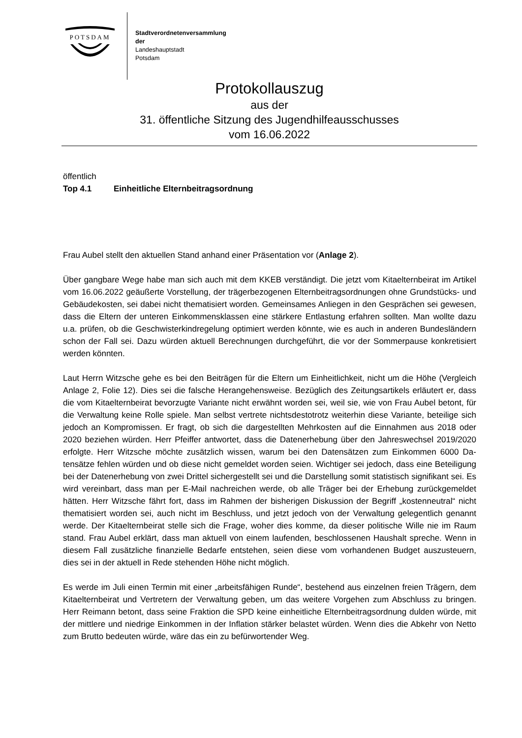POTSDAM
Stadtverordnetenversammlung
der
Landeshauptstadt
Potsdam
Protokollauszug
aus der
31. öffentliche Sitzung des Jugendhilfeausschusses
vom 16.06.2022
öffentlich
Top 4.1 Einheitliche Elternbeitragsordnung
Frau Aubel stellt den aktuellen Stand anhand einer Präsentation vor (Anlage 2).
Über gangbare Wege habe man sich auch mit dem KKEB verständigt. Die jetzt vom Kitaeltern­beirat im Artikel vom 16.06.2022 geäußerte Vorstellung, der trägerbezogenen Elternbeitragsord­nungen ohne Grundstücks- und Gebäudekosten, sei dabei nicht thematisiert worden. Gemeinsa­mes Anliegen in den Gesprächen sei gewesen, dass die Eltern der unteren Einkommensklassen eine stärkere Entlastung erfahren sollten. Man wollte dazu u.a. prüfen, ob die Geschwisterkind­regelung optimiert werden könnte, wie es auch in anderen Bundesländern schon der Fall sei. Dazu würden aktuell Berechnungen durchgeführt, die vor der Sommerpause konkretisiert werden könnten.
Laut Herrn Witzsche gehe es bei den Beiträgen für die Eltern um Einheitlichkeit, nicht um die Höhe (Vergleich Anlage 2, Folie 12). Dies sei die falsche Herangehensweise. Bezüglich des Zei­tungsartikels erläutert er, dass die vom Kitaelternbeirat bevorzugte Variante nicht erwähnt worden sei, weil sie, wie von Frau Aubel betont, für die Verwaltung keine Rolle spiele. Man selbst vertrete nichtsdestotrotz weiterhin diese Variante, beteilige sich jedoch an Kompromissen. Er fragt, ob sich die dargestellten Mehrkosten auf die Einnahmen aus 2018 oder 2020 beziehen würden. Herr Pfeiffer antwortet, dass die Datenerhebung über den Jahreswechsel 2019/2020 erfolgte. Herr Witzsche möchte zusätzlich wissen, warum bei den Datensätzen zum Einkommen 6000 Da­tensätze fehlen würden und ob diese nicht gemeldet worden seien. Wichtiger sei jedoch, dass eine Beteiligung bei der Datenerhebung von zwei Drittel sichergestellt sei und die Darstellung somit statistisch signifikant sei. Es wird vereinbart, dass man per E-Mail nachreichen werde, ob alle Träger bei der Erhebung zurückgemeldet hätten. Herr Witzsche fährt fort, dass im Rahmen der bisherigen Diskussion der Begriff „kostenneutral“ nicht thematisiert worden sei, auch nicht im Beschluss, und jetzt jedoch von der Verwaltung gelegentlich genannt werde. Der Kitaelternbeirat stelle sich die Frage, woher dies komme, da dieser politische Wille nie im Raum stand. Frau Aubel erklärt, dass man aktuell von einem laufenden, beschlossenen Haushalt spreche. Wenn in diesem Fall zusätzliche finanzielle Bedarfe entstehen, seien diese vom vorhandenen Budget aus­zusteuern, dies sei in der aktuell in Rede stehenden Höhe nicht möglich.
Es werde im Juli einen Termin mit einer „arbeitsfähigen Runde“, bestehend aus einzelnen freien Trägern, dem Kitaelternbeirat und Vertretern der Verwaltung geben, um das weitere Vorgehen zum Abschluss zu bringen. Herr Reimann betont, dass seine Fraktion die SPD keine einheitliche Elternbeitragsordnung dulden würde, mit der mittlere und niedrige Einkommen in der Inflation stärker belastet würden. Wenn dies die Abkehr von Netto zum Brutto bedeuten würde, wäre das ein zu befürwortender Weg.